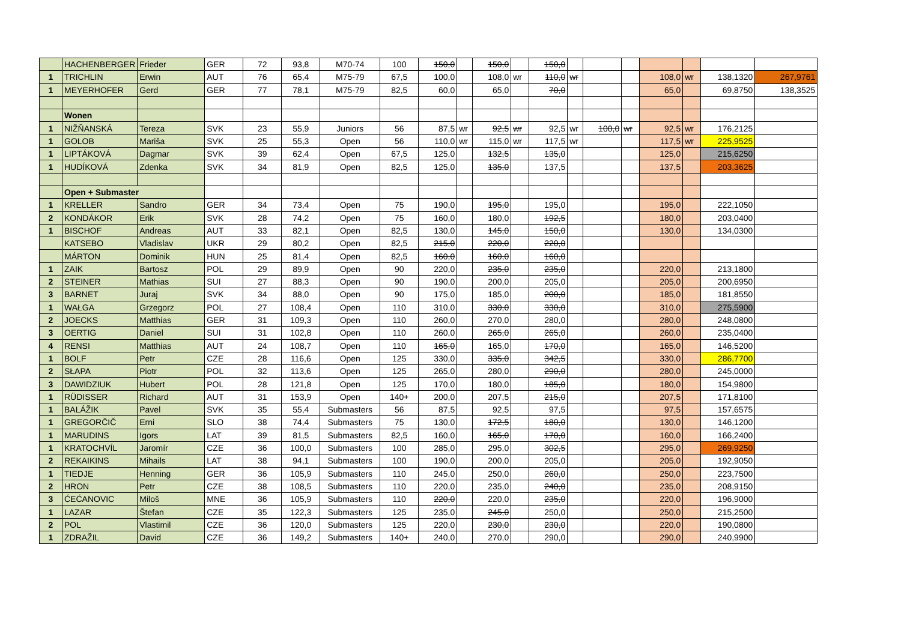| | HACHENBERGER | Frieder | GER | 72 | 93,8 | M70-74 | 100 | 150,0 | | 150,0 | | 150,0 | | | | | | | |
| 1 | TRICHLIN | Erwin | AUT | 76 | 65,4 | M75-79 | 67,5 | 100,0 | | 108,0 | wr | 110,0 | wr | | | 108,0 | wr | 138,1320 | 267,9761 |
| 1 | MEYERHOFER | Gerd | GER | 77 | 78,1 | M75-79 | 82,5 | 60,0 | | 65,0 | | 70,0 | | | | 65,0 | | 69,8750 | 138,3525 |
| | Wonen | | | | | | | | | | | | | | | | | | |
| 1 | NIŽŇANSKÁ | Tereza | SVK | 23 | 55,9 | Juniors | 56 | 87,5 | wr | 92,5 | wr | 92,5 | wr | 100,0 | wr | 92,5 | wr | 176,2125 | |
| 1 | GOLOB | Mariša | SVK | 25 | 55,3 | Open | 56 | 110,0 | wr | 115,0 | wr | 117,5 | wr | | | 117,5 | wr | 225,9525 | |
| 1 | LIPTÁKOVÁ | Dagmar | SVK | 39 | 62,4 | Open | 67,5 | 125,0 | | 132,5 | | 135,0 | | | | 125,0 | | 215,6250 | |
| 1 | HUDÍKOVÁ | Zdenka | SVK | 34 | 81,9 | Open | 82,5 | 125,0 | | 135,0 | | 137,5 | | | | 137,5 | | 203,3625 | |
| | Open + Submaster | | | | | | | | | | | | | | | | | | |
| 1 | KRELLER | Sandro | GER | 34 | 73,4 | Open | 75 | 190,0 | | 195,0 | | 195,0 | | | | 195,0 | | 222,1050 | |
| 2 | KONDÁKOR | Erik | SVK | 28 | 74,2 | Open | 75 | 160,0 | | 180,0 | | 192,5 | | | | 180,0 | | 203,0400 | |
| 1 | BISCHOF | Andreas | AUT | 33 | 82,1 | Open | 82,5 | 130,0 | | 145,0 | | 150,0 | | | | 130,0 | | 134,0300 | |
| | KATSEBO | Vladislav | UKR | 29 | 80,2 | Open | 82,5 | 215,0 | | 220,0 | | 220,0 | | | | | | | |
| | MÁRTON | Dominik | HUN | 25 | 81,4 | Open | 82,5 | 160,0 | | 160,0 | | 160,0 | | | | | | | |
| 1 | ZAIK | Bartosz | POL | 29 | 89,9 | Open | 90 | 220,0 | | 235,0 | | 235,0 | | | | 220,0 | | 213,1800 | |
| 2 | STEINER | Mathias | SUI | 27 | 88,3 | Open | 90 | 190,0 | | 200,0 | | 205,0 | | | | 205,0 | | 200,6950 | |
| 3 | BARNET | Juraj | SVK | 34 | 88,0 | Open | 90 | 175,0 | | 185,0 | | 200,0 | | | | 185,0 | | 181,8550 | |
| 1 | WAŁGA | Grzegorz | POL | 27 | 108,4 | Open | 110 | 310,0 | | 330,0 | | 330,0 | | | | 310,0 | | 275,5900 | |
| 2 | JOECKS | Matthias | GER | 31 | 109,3 | Open | 110 | 260,0 | | 270,0 | | 280,0 | | | | 280,0 | | 248,0800 | |
| 3 | OERTIG | Daniel | SUI | 31 | 102,8 | Open | 110 | 260,0 | | 265,0 | | 265,0 | | | | 260,0 | | 235,0400 | |
| 4 | RENSI | Matthias | AUT | 24 | 108,7 | Open | 110 | 165,0 | | 165,0 | | 170,0 | | | | 165,0 | | 146,5200 | |
| 1 | BOLF | Petr | CZE | 28 | 116,6 | Open | 125 | 330,0 | | 335,0 | | 342,5 | | | | 330,0 | | 286,7700 | |
| 2 | SŁAPA | Piotr | POL | 32 | 113,6 | Open | 125 | 265,0 | | 280,0 | | 290,0 | | | | 280,0 | | 245,0000 | |
| 3 | DAWIDZIUK | Hubert | POL | 28 | 121,8 | Open | 125 | 170,0 | | 180,0 | | 185,0 | | | | 180,0 | | 154,9800 | |
| 1 | RÜDISSER | Richard | AUT | 31 | 153,9 | Open | 140+ | 200,0 | | 207,5 | | 215,0 | | | | 207,5 | | 171,8100 | |
| 1 | BALÁŽIK | Pavel | SVK | 35 | 55,4 | Submasters | 56 | 87,5 | | 92,5 | | 97,5 | | | | 97,5 | | 157,6575 | |
| 1 | GREGORČIČ | Erni | SLO | 38 | 74,4 | Submasters | 75 | 130,0 | | 172,5 | | 180,0 | | | | 130,0 | | 146,1200 | |
| 1 | MARUDINS | Igors | LAT | 39 | 81,5 | Submasters | 82,5 | 160,0 | | 165,0 | | 170,0 | | | | 160,0 | | 166,2400 | |
| 1 | KRATOCHVÍL | Jaromír | CZE | 36 | 100,0 | Submasters | 100 | 285,0 | | 295,0 | | 302,5 | | | | 295,0 | | 269,9250 | |
| 2 | REKAIKINS | Mihails | LAT | 38 | 94,1 | Submasters | 100 | 190,0 | | 200,0 | | 205,0 | | | | 205,0 | | 192,9050 | |
| 1 | TIEDJE | Henning | GER | 36 | 105,9 | Submasters | 110 | 245,0 | | 250,0 | | 260,0 | | | | 250,0 | | 223,7500 | |
| 2 | HRON | Petr | CZE | 38 | 108,5 | Submasters | 110 | 220,0 | | 235,0 | | 240,0 | | | | 235,0 | | 208,9150 | |
| 3 | ĆEĆANOVIC | Miloš | MNE | 36 | 105,9 | Submasters | 110 | 220,0 | | 220,0 | | 235,0 | | | | 220,0 | | 196,9000 | |
| 1 | LAZAR | Štefan | CZE | 35 | 122,3 | Submasters | 125 | 235,0 | | 245,0 | | 250,0 | | | | 250,0 | | 215,2500 | |
| 2 | POL | Vlastimil | CZE | 36 | 120,0 | Submasters | 125 | 220,0 | | 230,0 | | 230,0 | | | | 220,0 | | 190,0800 | |
| 1 | ZDRAŽIL | David | CZE | 36 | 149,2 | Submasters | 140+ | 240,0 | | 270,0 | | 290,0 | | | | 290,0 | | 240,9900 | |